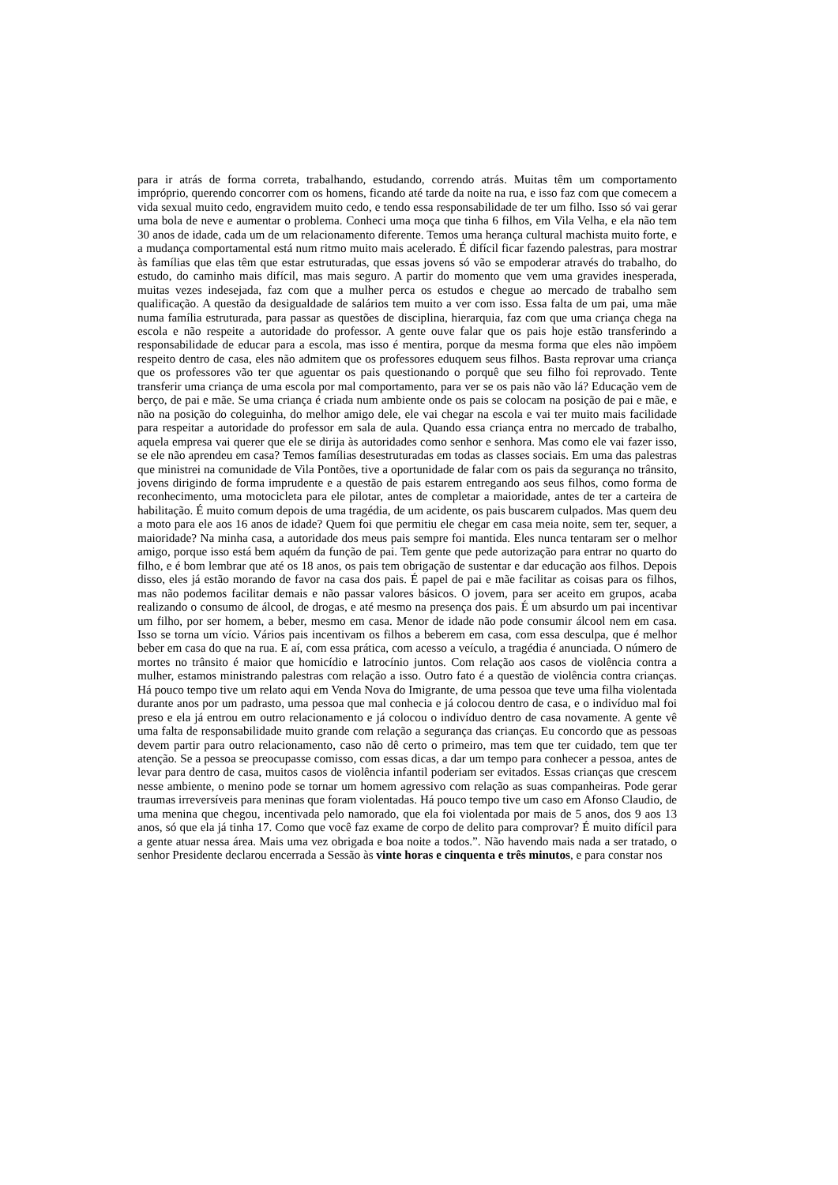para ir atrás de forma correta, trabalhando, estudando, correndo atrás. Muitas têm um comportamento impróprio, querendo concorrer com os homens, ficando até tarde da noite na rua, e isso faz com que comecem a vida sexual muito cedo, engravidem muito cedo, e tendo essa responsabilidade de ter um filho. Isso só vai gerar uma bola de neve e aumentar o problema. Conheci uma moça que tinha 6 filhos, em Vila Velha, e ela não tem 30 anos de idade, cada um de um relacionamento diferente. Temos uma herança cultural machista muito forte, e a mudança comportamental está num ritmo muito mais acelerado. É difícil ficar fazendo palestras, para mostrar às famílias que elas têm que estar estruturadas, que essas jovens só vão se empoderar através do trabalho, do estudo, do caminho mais difícil, mas mais seguro. A partir do momento que vem uma gravides inesperada, muitas vezes indesejada, faz com que a mulher perca os estudos e chegue ao mercado de trabalho sem qualificação. A questão da desigualdade de salários tem muito a ver com isso. Essa falta de um pai, uma mãe numa família estruturada, para passar as questões de disciplina, hierarquia, faz com que uma criança chega na escola e não respeite a autoridade do professor. A gente ouve falar que os pais hoje estão transferindo a responsabilidade de educar para a escola, mas isso é mentira, porque da mesma forma que eles não impõem respeito dentro de casa, eles não admitem que os professores eduquem seus filhos. Basta reprovar uma criança que os professores vão ter que aguentar os pais questionando o porquê que seu filho foi reprovado. Tente transferir uma criança de uma escola por mal comportamento, para ver se os pais não vão lá? Educação vem de berço, de pai e mãe. Se uma criança é criada num ambiente onde os pais se colocam na posição de pai e mãe, e não na posição do coleguinha, do melhor amigo dele, ele vai chegar na escola e vai ter muito mais facilidade para respeitar a autoridade do professor em sala de aula. Quando essa criança entra no mercado de trabalho, aquela empresa vai querer que ele se dirija às autoridades como senhor e senhora. Mas como ele vai fazer isso, se ele não aprendeu em casa? Temos famílias desestruturadas em todas as classes sociais. Em uma das palestras que ministrei na comunidade de Vila Pontões, tive a oportunidade de falar com os pais da segurança no trânsito, jovens dirigindo de forma imprudente e a questão de pais estarem entregando aos seus filhos, como forma de reconhecimento, uma motocicleta para ele pilotar, antes de completar a maioridade, antes de ter a carteira de habilitação. É muito comum depois de uma tragédia, de um acidente, os pais buscarem culpados. Mas quem deu a moto para ele aos 16 anos de idade? Quem foi que permitiu ele chegar em casa meia noite, sem ter, sequer, a maioridade? Na minha casa, a autoridade dos meus pais sempre foi mantida. Eles nunca tentaram ser o melhor amigo, porque isso está bem aquém da função de pai. Tem gente que pede autorização para entrar no quarto do filho, e é bom lembrar que até os 18 anos, os pais tem obrigação de sustentar e dar educação aos filhos. Depois disso, eles já estão morando de favor na casa dos pais. É papel de pai e mãe facilitar as coisas para os filhos, mas não podemos facilitar demais e não passar valores básicos. O jovem, para ser aceito em grupos, acaba realizando o consumo de álcool, de drogas, e até mesmo na presença dos pais. É um absurdo um pai incentivar um filho, por ser homem, a beber, mesmo em casa. Menor de idade não pode consumir álcool nem em casa. Isso se torna um vício. Vários pais incentivam os filhos a beberem em casa, com essa desculpa, que é melhor beber em casa do que na rua. E aí, com essa prática, com acesso a veículo, a tragédia é anunciada. O número de mortes no trânsito é maior que homicídio e latrocínio juntos. Com relação aos casos de violência contra a mulher, estamos ministrando palestras com relação a isso. Outro fato é a questão de violência contra crianças. Há pouco tempo tive um relato aqui em Venda Nova do Imigrante, de uma pessoa que teve uma filha violentada durante anos por um padrasto, uma pessoa que mal conhecia e já colocou dentro de casa, e o indivíduo mal foi preso e ela já entrou em outro relacionamento e já colocou o indivíduo dentro de casa novamente. A gente vê uma falta de responsabilidade muito grande com relação a segurança das crianças. Eu concordo que as pessoas devem partir para outro relacionamento, caso não dê certo o primeiro, mas tem que ter cuidado, tem que ter atenção. Se a pessoa se preocupasse comisso, com essas dicas, a dar um tempo para conhecer a pessoa, antes de levar para dentro de casa, muitos casos de violência infantil poderiam ser evitados. Essas crianças que crescem nesse ambiente, o menino pode se tornar um homem agressivo com relação as suas companheiras. Pode gerar traumas irreversíveis para meninas que foram violentadas. Há pouco tempo tive um caso em Afonso Claudio, de uma menina que chegou, incentivada pelo namorado, que ela foi violentada por mais de 5 anos, dos 9 aos 13 anos, só que ela já tinha 17. Como que você faz exame de corpo de delito para comprovar? É muito difícil para a gente atuar nessa área. Mais uma vez obrigada e boa noite a todos.”. Não havendo mais nada a ser tratado, o senhor Presidente declarou encerrada a Sessão às vinte horas e cinquenta e três minutos, e para constar nos